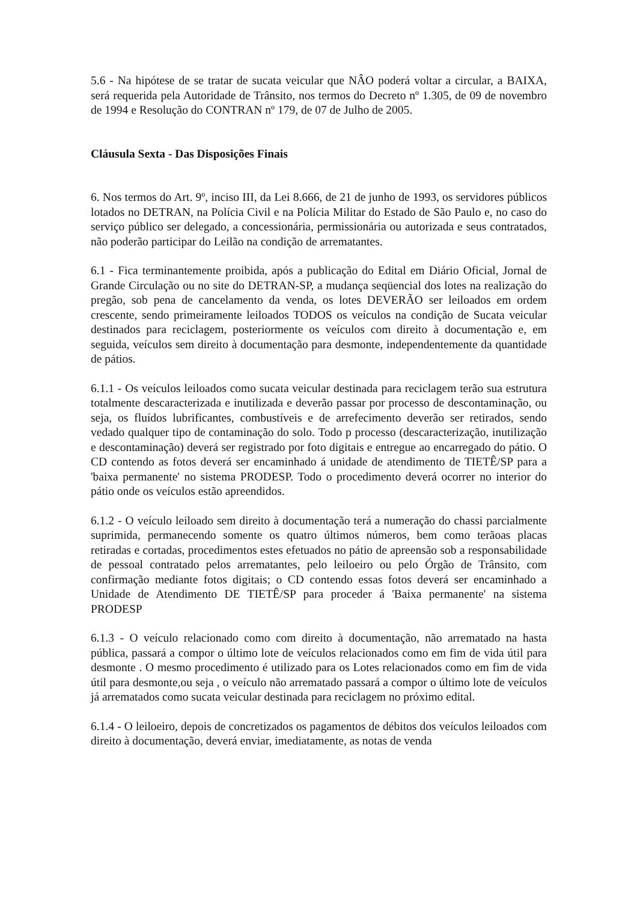5.6 - Na hipótese de se tratar de sucata veicular que NÂO poderá voltar a circular, a BAIXA, será requerida pela Autoridade de Trânsito, nos termos do Decreto nº 1.305, de 09 de novembro de 1994 e Resolução do CONTRAN nº 179, de 07 de Julho de 2005.
Cláusula Sexta - Das Disposições Finais
6. Nos termos do Art. 9º, inciso III, da Lei 8.666, de 21 de junho de 1993, os servidores públicos lotados no DETRAN, na Polícia Civil e na Polícia Militar do Estado de São Paulo e, no caso do serviço público ser delegado, a concessionária, permissionária ou autorizada e seus contratados, não poderão participar do Leilão na condição de arrematantes.
6.1 - Fica terminantemente proibida, após a publicação do Edital em Diário Oficial, Jornal de Grande Circulação ou no site do DETRAN-SP, a mudança seqüencial dos lotes na realização do pregão, sob pena de cancelamento da venda, os lotes DEVERÃO ser leiloados em ordem crescente, sendo primeiramente leiloados TODOS os veículos na condição de Sucata veicular destinados para reciclagem, posteriormente os veículos com direito à documentação e, em seguida, veículos sem direito à documentação para desmonte, independentemente da quantidade de pátios.
6.1.1 - Os veículos leiloados como sucata veicular destinada para reciclagem terão sua estrutura totalmente descaracterizada e inutilizada e deverão passar por processo de descontaminação, ou seja, os fluídos lubrificantes, combustíveis e de arrefecimento deverão ser retirados, sendo vedado qualquer tipo de contaminação do solo. Todo p processo (descaracterização, inutilização e descontaminação) deverá ser registrado por foto digitais e entregue ao encarregado do pátio. O CD contendo as fotos deverá ser encaminhado á unidade de atendimento de TIETÊ/SP para a 'baixa permanente' no sistema PRODESP. Todo o procedimento deverá ocorrer no interior do pátio onde os veículos estão apreendidos.
6.1.2 - O veículo leiloado sem direito à documentação terá a numeração do chassi parcialmente suprimida, permanecendo somente os quatro últimos números, bem como terãoas placas retiradas e cortadas, procedimentos estes efetuados no pátio de apreensão sob a responsabilidade de pessoal contratado pelos arrematantes, pelo leiloeiro ou pelo Órgão de Trânsito, com confirmação mediante fotos digitais; o CD contendo essas fotos deverá ser encaminhado a Unidade de Atendimento DE TIETÊ/SP para proceder á 'Baixa permanente' na sistema PRODESP
6.1.3 - O veículo relacionado como com direito à documentação, não arrematado na hasta pública, passará a compor o último lote de veículos relacionados como em fim de vida útil para desmonte . O mesmo procedimento é utilizado para os Lotes relacionados como em fim de vida útil para desmonte,ou seja , o veículo não arrematado passará a compor o último lote de veículos já arrematados como sucata veicular destinada para reciclagem no próximo edital.
6.1.4 - O leiloeiro, depois de concretizados os pagamentos de débitos dos veículos leiloados com direito à documentação, deverá enviar, imediatamente, as notas de venda